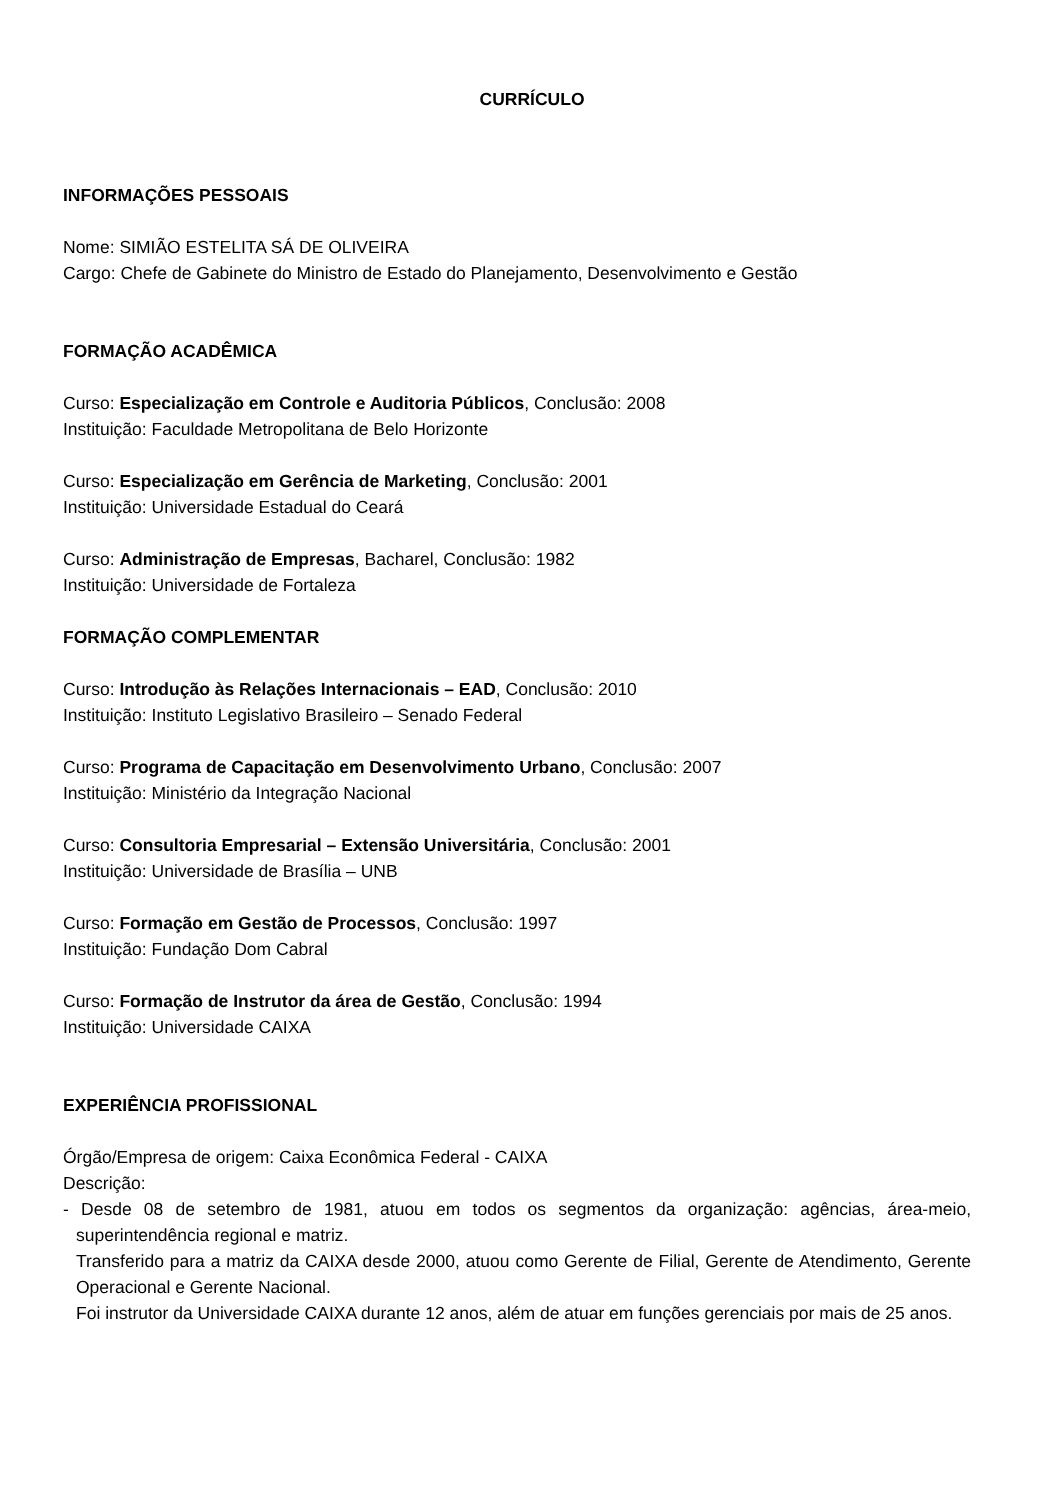CURRÍCULO
INFORMAÇÕES PESSOAIS
Nome: SIMIÃO ESTELITA SÁ DE OLIVEIRA
Cargo: Chefe de Gabinete do Ministro de Estado do Planejamento, Desenvolvimento e Gestão
FORMAÇÃO ACADÊMICA
Curso: Especialização em Controle e Auditoria Públicos, Conclusão: 2008
Instituição: Faculdade Metropolitana de Belo Horizonte
Curso: Especialização em Gerência de Marketing, Conclusão: 2001
Instituição: Universidade Estadual do Ceará
Curso: Administração de Empresas, Bacharel, Conclusão: 1982
Instituição: Universidade de Fortaleza
FORMAÇÃO COMPLEMENTAR
Curso: Introdução às Relações Internacionais – EAD, Conclusão: 2010
Instituição: Instituto Legislativo Brasileiro – Senado Federal
Curso: Programa de Capacitação em Desenvolvimento Urbano, Conclusão: 2007
Instituição: Ministério da Integração Nacional
Curso: Consultoria Empresarial – Extensão Universitária, Conclusão: 2001
Instituição: Universidade de Brasília – UNB
Curso: Formação em Gestão de Processos, Conclusão: 1997
Instituição: Fundação Dom Cabral
Curso: Formação de Instrutor da área de Gestão, Conclusão: 1994
Instituição: Universidade CAIXA
EXPERIÊNCIA PROFISSIONAL
Órgão/Empresa de origem: Caixa Econômica Federal - CAIXA
Descrição:
- Desde 08 de setembro de 1981, atuou em todos os segmentos da organização: agências, área-meio, superintendência regional e matriz.
Transferido para a matriz da CAIXA desde 2000, atuou como Gerente de Filial, Gerente de Atendimento, Gerente Operacional e Gerente Nacional.
Foi instrutor da Universidade CAIXA durante 12 anos, além de atuar em funções gerenciais por mais de 25 anos.